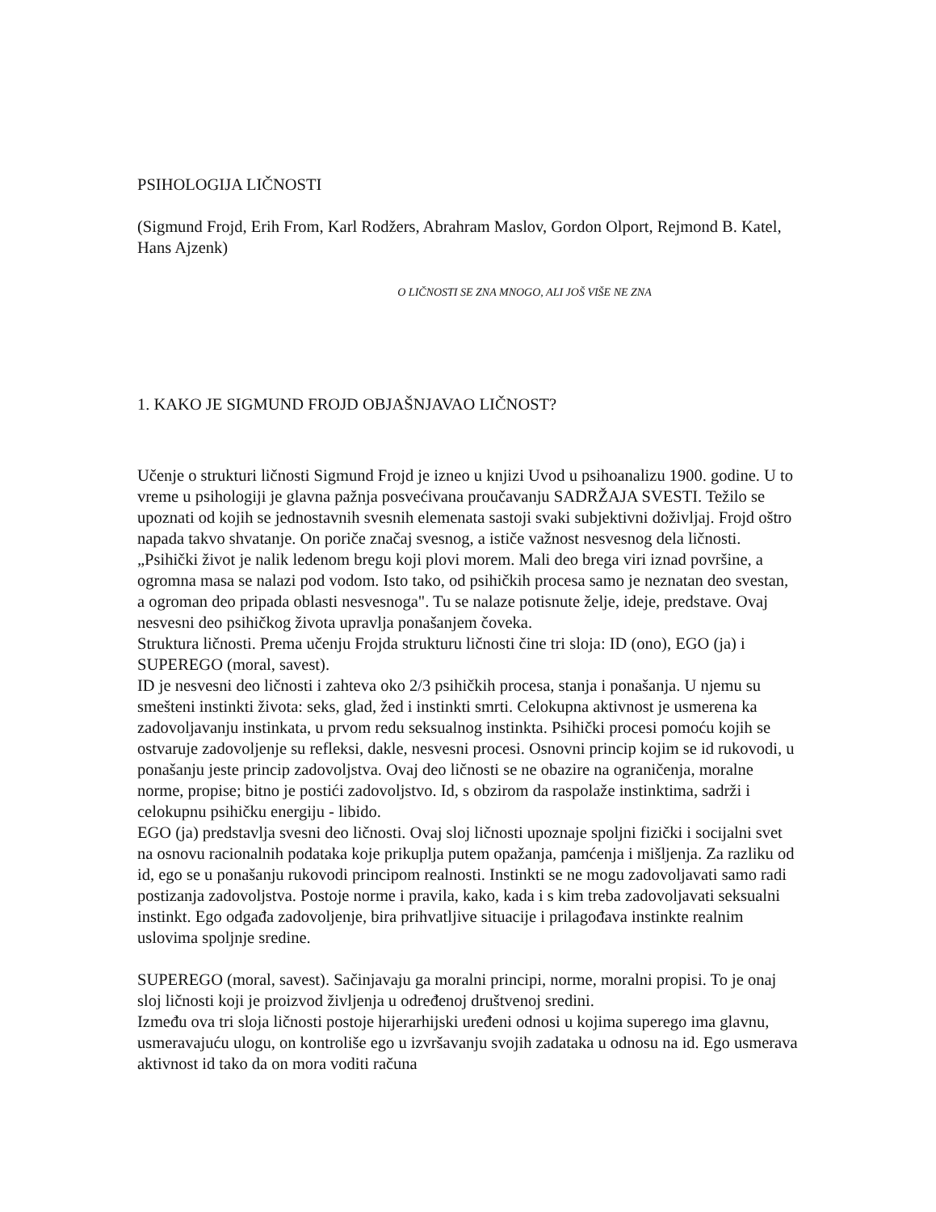PSIHOLOGIJA LIČNOSTI
(Sigmund Frojd, Erih From, Karl Rodžers, Abrahram Maslov, Gordon Olport, Rejmond B. Katel, Hans Ajzenk)
O LIČNOSTI SE ZNA MNOGO, ALI JOŠ VIŠE NE ZNA
1. KAKO JE SIGMUND FROJD OBJAŠNJAVAO LIČNOST?
Učenje o strukturi ličnosti Sigmund Frojd je izneo u knjizi Uvod u psihoanalizu 1900. godine. U to vreme u psihologiji je glavna pažnja posvećivana proučavanju SADRŽAJA SVESTI. Težilo se upoznati od kojih se jednostavnih svesnih elemenata sastoji svaki subjektivni doživljaj. Frojd oštro napada takvo shvatanje. On poriče značaj svesnog, a ističe važnost nesvesnog dela ličnosti. „Psihički život je nalik ledenom bregu koji plovi morem. Mali deo brega viri iznad površine, a ogromna masa se nalazi pod vodom. Isto tako, od psihičkih procesa samo je neznatan deo svestan, a ogroman deo pripada oblasti nesvesnoga". Tu se nalaze potisnute želje, ideje, predstave. Ovaj nesvesni deo psihičkog života upravlja ponašanjem čoveka.
Struktura ličnosti. Prema učenju Frojda strukturu ličnosti čine tri sloja: ID (ono), EGO (ja) i SUPEREGO (moral, savest).
ID je nesvesni deo ličnosti i zahteva oko 2/3 psihičkih procesa, stanja i ponašanja. U njemu su smešteni instinkti života: seks, glad, žed i instinkti smrti. Celokupna aktivnost je usmerena ka zadovoljavanju instinkata, u prvom redu seksualnog instinkta. Psihički procesi pomoću kojih se ostvaruje zadovoljenje su refleksi, dakle, nesvesni procesi. Osnovni princip kojim se id rukovodi, u ponašanju jeste princip zadovoljstva. Ovaj deo ličnosti se ne obazire na ograničenja, moralne norme, propise; bitno je postići zadovoljstvo. Id, s obzirom da raspolaže instinktima, sadrži i celokupnu psihičku energiju - libido.
EGO (ja) predstavlja svesni deo ličnosti. Ovaj sloj ličnosti upoznaje spoljni fizički i socijalni svet na osnovu racionalnih podataka koje prikuplja putem opažanja, pamćenja i mišljenja. Za razliku od id, ego se u ponašanju rukovodi principom realnosti. Instinkti se ne mogu zadovoljavati samo radi postizanja zadovoljstva. Postoje norme i pravila, kako, kada i s kim treba zadovoljavati seksualni instinkt. Ego odgađa zadovoljenje, bira prihvatljive situacije i prilagođava instinkte realnim uslovima spoljnje sredine.
SUPEREGO (moral, savest). Sačinjavaju ga moralni principi, norme, moralni propisi. To je onaj sloj ličnosti koji je proizvod življenja u određenoj društvenoj sredini.
Između ova tri sloja ličnosti postoje hijerarhijski uređeni odnosi u kojima superego ima glavnu, usmeravajuću ulogu, on kontroliše ego u izvršavanju svojih zadataka u odnosu na id. Ego usmerava aktivnost id tako da on mora voditi računa